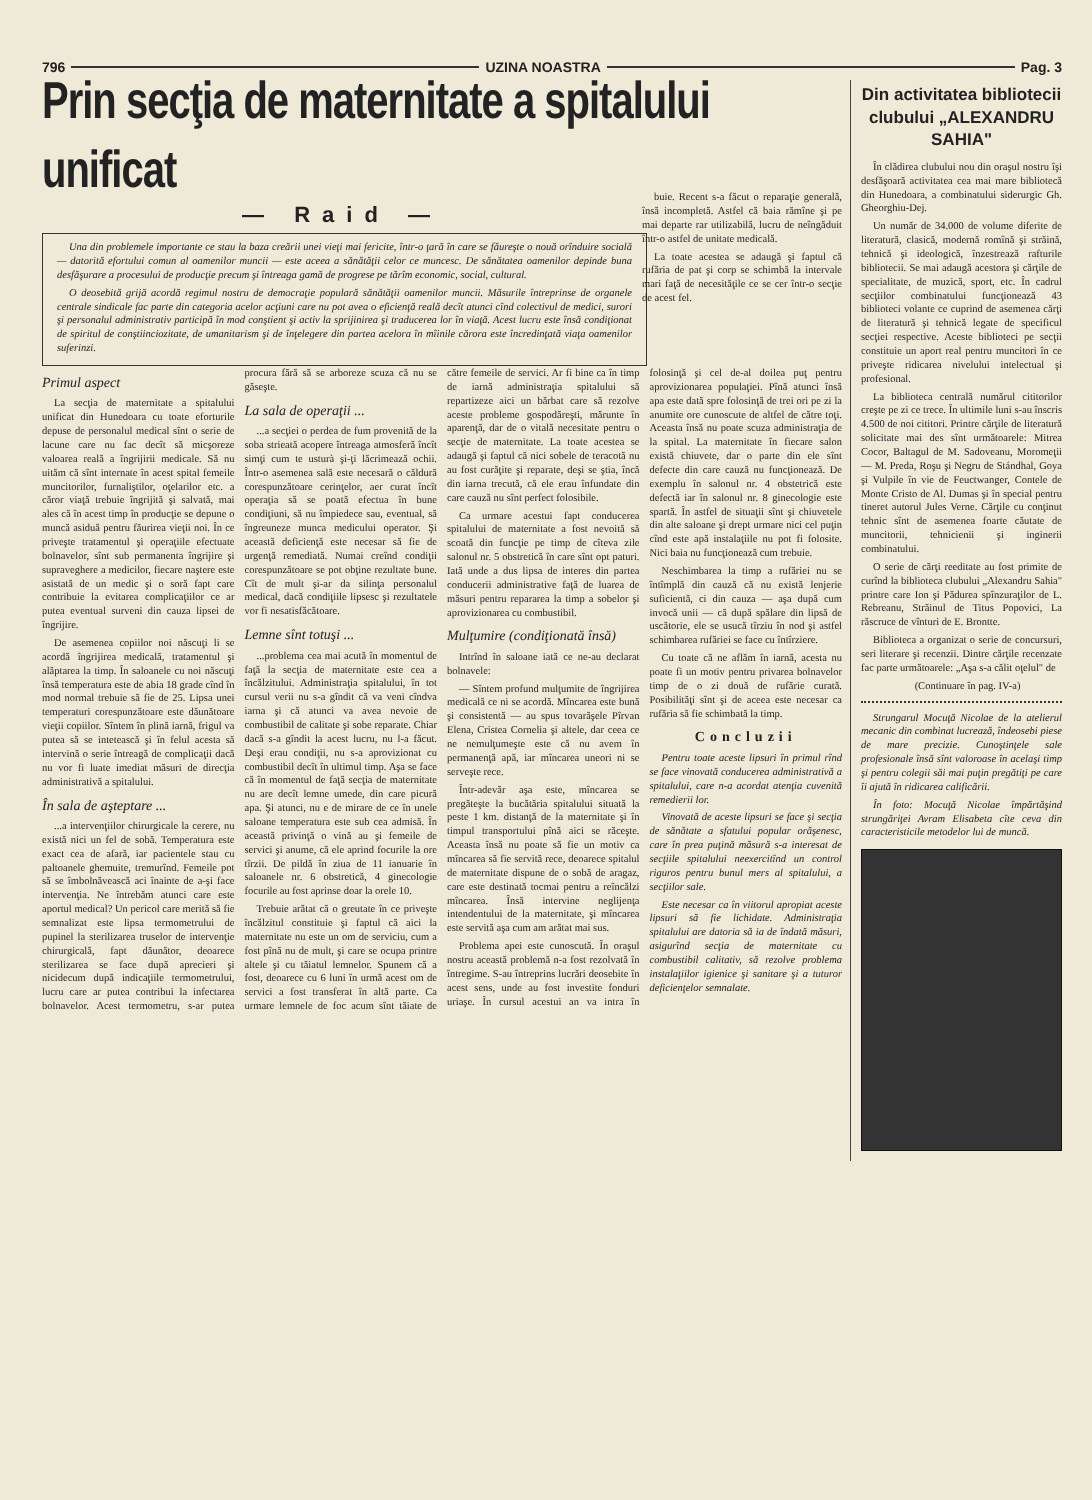796 UZINA NOASTRA Pag. 3
Prin secţia de maternitate a spitalului unificat
— Raid —
Una din problemele importante ce stau la baza creării unei vieţi mai fericite, într-o ţară în care se făureşte o nouă orînduire socială — datorită efortului comun al oamenilor muncii — este aceea a sănătăţii celor ce muncesc. De sănătatea oamenilor depinde buna desfăşurare a procesului de producţie precum şi întreaga gamă de progrese pe tărîm economic, social, cultural.
O deosebită grijă acordă regimul nostru de democraţie populară sănătăţii oamenilor muncii. Măsurile întreprinse de organele centrale sindicale fac parte din categoria acelor acţiuni care nu pot avea o eficienţă reală decît atunci cînd colectivul de medici, surori şi personalul administrativ participă în mod conştient şi activ la sprijinirea şi traducerea lor în viaţă. Acest lucru este însă condiţionat de spiritul de conştiinciozitate, de umanitarism şi de înţelegere din partea acelora în mîinile cărora este încredinţată viaţa oamenilor suferinzi.
buie. Recent s-a făcut o reparaţie generală, însă incompletă. Astfel că baia rămîne şi pe mai departe rar utilizabilă, lucru de neîngăduit într-o astfel de unitate medicală.
La toate acestea se adaugă şi faptul că rufăria de pat şi corp se schimbă la intervale mari faţă de necesităţile ce se cer într-o secţie de acest fel.
Primul aspect
La secţia de maternitate a spitalului unificat din Hunedoara cu toate eforturile depuse de personalul medical sînt o serie de lacune care nu fac decît să micşoreze valoarea reală a îngrijirii medicale. Să nu uităm că sînt internate în acest spital femeile muncitorilor, furnaliştilor, oţelarilor etc. a căror viaţă trebuie îngrijită şi salvată, mai ales că în acest timp în producţie se depune o muncă asiduă pentru făurirea vieţii noi. În ce priveşte tratamentul şi operaţiile efectuate bolnavelor, sînt sub permanenta îngrijire şi supraveghere a medicilor, fiecare naştere este asistată de un medic şi o soră fapt care contribuie la evitarea complicaţiilor ce ar putea eventual surveni din cauza lipsei de îngrijire.
De asemenea copiilor noi născuţi li se acordă îngrijirea medicală, tratamentul şi alăptarea la timp. În saloanele cu noi născuţi însă temperatura este de abia 18 grade cînd în mod normal trebuie să fie de 25. Lipsa unei temperaturi corespunzătoare este dăunătoare vieţii copiilor. Sîntem în plină iarnă, frigul va putea să se intetească şi în felul acesta să intervină o serie întreagă de complicaţii dacă nu vor fi luate imediat măsuri de direcţia administrativă a spitalului.
În sala de aşteptare ...
...a intervenţiilor chirurgicale la cerere, nu există nici un fel de sobă. Temperatura este exact cea de afară, iar pacientele stau cu paltoanele ghemuite, tremurînd. Femeile pot să se îmbolnăvească aci înainte de a-şi face intervenţia. Ne întrebăm atunci care este aportul medical? Un pericol care merită să fie semnalizat este lipsa termometrului de pupinel la sterilizarea truselor de intervenţie chirurgicală, fapt dăunător, deoarece sterilizarea se face după aprecieri şi nicidecum după indicaţiile termometrului, lucru care ar putea contribui la infectarea bolnavelor. Acest termometru, s-ar putea procura fără să se arboreze scuza că nu se găseşte.
La sala de operaţii ...
...a secţiei o perdea de fum provenită de la soba strieată acopere întreaga atmosferă încît simţi cum te usturà şi-ţi lăcrimează ochii. Într-o asemenea sală este necesară o căldură corespunzătoare cerinţelor, aer curat încît operaţia să se poată efectua în bune condiţiuni, să nu împiedece sau, eventual, să îngreuneze munca medicului operator. Şi această deficienţă este necesar să fie de urgenţă remediată. Numai creînd condiţii corespunzătoare se pot obţine rezultate bune. Cît de mult şi-ar da silinţa personalul medical, dacă condiţiile lipsesc şi rezultatele vor fi nesatisfăcătoare.
Lemne sînt totuşi ...
...problema cea mai acută în momentul de faţă la secţia de maternitate este cea a încălzitului. Administraţia spitalului, în tot cursul verii nu s-a gîndit că va veni cîndva iarna şi că atunci va avea nevoie de combustibil de calitate şi sobe reparate. Chiar dacă s-a gîndit la acest lucru, nu l-a făcut. Deşi erau condiţii, nu s-a aprovizionat cu combustibil decît în ultimul timp. Aşa se face că în momentul de faţă secţia de maternitate nu are decît lemne umede, din care picură apa. Şi atunci, nu e de mirare de ce în unele saloane temperatura este sub cea admisă. În această privinţă o vină au şi femeile de servici şi anume, că ele aprind focurile la ore tîrzii. De pildă în ziua de 11 ianuarie în saloanele nr. 6 obstretică, 4 ginecologie focurile au fost aprinse doar la orele 10.
Trebuie arătat că o greutate în ce priveşte încălzitul constituie şi faptul că aici la maternitate nu este un om de serviciu, cum a fost pînă nu de mult, şi care se ocupa printre altele şi cu tăiatul lemnelor. Spunem că a fost, deoarece cu 6 luni în urmă acest om de servici a fost transferat în altă parte. Ca urmare lemnele de foc acum sînt tăiate de către femeile de servici. Ar fi bine ca în timp de iarnă administraţia spitalului să repartizeze aici un bărbat care să rezolve aceste probleme gospodăreşti, mărunte în aparenţă, dar de o vitală necesitate pentru o secţie de maternitate. La toate acestea se adaugă şi faptul că nici sobele de teracotă nu au fost curăţite şi reparate, deşi se ştia, încă din iarna trecută, că ele erau înfundate din care cauză nu sînt perfect folosibile.
Ca urmare acestui fapt conducerea spitalului de maternitate a fost nevoită să scoată din funcţie pe timp de cîteva zile salonul nr. 5 obstretică în care sînt opt paturi. Iată unde a dus lipsa de interes din partea conducerii administrative faţă de luarea de măsuri pentru repararea la timp a sobelor şi aprovizionarea cu combustibil.
Mulţumire (condiţionată însă)
Intrînd în saloane iată ce ne-au declarat bolnavele:
— Sîntem profund mulţumite de îngrijirea medicală ce ni se acordă. Mîncarea este bună şi consistentă — au spus tovarăşele Pîrvan Elena, Cristea Cornelia şi altele, dar ceea ce ne nemulţumeşte este că nu avem în permanenţă apă, iar mîncarea uneori ni se serveşte rece.
Într-adevăr aşa este, mîncarea se pregăteşte la bucătăria spitalului situată la peste 1 km. distanţă de la maternitate şi în timpul transportului pînă aici se răceşte. Aceasta însă nu poate să fie un motiv ca mîncarea să fie servită rece, deoarece spitalul de maternitate dispune de o sobă de aragaz, care este destinată tocmai pentru a reîncălzi mîncarea. Însă intervine neglijenţa intendentului de la maternitate, şi mîncarea este servită aşa cum am arătat mai sus.
Problema apei este cunoscută. În oraşul nostru această problemă n-a fost rezolvată în întregime. S-au întreprins lucrări deosebite în acest sens, unde au fost investite fonduri uriaşe. În cursul acestui an va intra în folosinţă şi cel de-al doilea puţ pentru aprovizionarea populaţiei. Pînă atunci însă apa este dată spre folosinţă de trei ori pe zi la anumite ore cunoscute de altfel de către toţi. Aceasta însă nu poate scuza administraţia de la spital. La maternitate în fiecare salon există chiuvete, dar o parte din ele sînt defecte din care cauză nu funcţionează. De exemplu în salonul nr. 4 obstetrică este defectă iar în salonul nr. 8 ginecologie este spartă. În astfel de situaţii sînt şi chiuvetele din alte saloane şi drept urmare nici cel puţin cînd este apă instalaţiile nu pot fi folosite. Nici baia nu funcţionează cum trebuie.
Neschimbarea la timp a rufăriei nu se întîmplă din cauză că nu există lenjerie suficientă, ci din cauza — aşa după cum invocă unii — că după spălare din lipsă de uscătorie, ele se usucă tîrziu în nod şi astfel schimbarea rufăriei se face cu întîrziere.
Cu toate că ne aflăm în iarnă, acesta nu poate fi un motiv pentru privarea bolnavelor timp de o zi două de rufărie curată. Posibilităţi sînt şi de aceea este necesar ca rufăria să fie schimbată la timp.
Concluzii
Pentru toate aceste lipsuri în primul rînd se face vinovată conducerea administrativă a spitalului, care n-a acordat atenţia cuvenită remedierii lor.
Vinovată de aceste lipsuri se face şi secţia de sănătate a sfatului popular orăşenesc, care în prea puţină măsură s-a interesat de secţiile spitalului neexercitînd un control riguros pentru bunul mers al spitalului, a secţiilor sale.
Este necesar ca în viitorul apropiat aceste lipsuri să fie lichidate. Administraţia spitalului are datoria să ia de îndată măsuri, asigurînd secţia de maternitate cu combustibil calitativ, să rezolve problema instalaţiilor igienice şi sanitare şi a tuturor deficienţelor semnalate.
Din activitatea bibliotecii clubului „ALEXANDRU SAHIA"
În clădirea clubului nou din oraşul nostru îşi desfăşoară activitatea cea mai mare bibliotecă din Hunedoara, a combinatului siderurgic Gh. Gheorghiu-Dej.
Un număr de 34.000 de volume diferite de literatură, clasică, modernă romînă şi străină, tehnică şi ideologică, înzestrează rafturile bibliotecii. Se mai adaugă acestora şi cărţile de specialitate, de muzică, sport, etc. În cadrul secţiilor combinatului funcţionează 43 biblioteci volante ce cuprind de asemenea cărţi de literatură şi tehnică legate de specificul secţiei respective. Aceste biblioteci pe secţii constituie un aport real pentru muncitori în ce priveşte ridicarea nivelului intelectual şi profesional.
La biblioteca centrală numărul cititorilor creşte pe zi ce trece. În ultimile luni s-au înscris 4.500 de noi cititori. Printre cărţile de literatură solicitate mai des sînt următoarele: Mitrea Cocor, Baltagul de M. Sadoveanu, Moromeţii — M. Preda, Roşu şi Negru de Stándhal, Goya şi Vulpile în vie de Feuctwanger, Contele de Monte Cristo de Al. Dumas şi în special pentru tineret autorul Jules Verne. Cărţile cu conţinut tehnic sînt de asemenea foarte căutate de muncitorii, tehnicienii şi inginerii combinatului.
O serie de cărţi reeditate au fost primite de curînd la biblioteca clubului „Alexandru Sahia" printre care Ion şi Pădurea spînzuraţilor de L. Rebreanu, Străinul de Titus Popovici, La răscruce de vînturi de E. Brontte.
Biblioteca a organizat o serie de concursuri, seri literare şi recenzii. Dintre cărţile recenzate fac parte următoarele: „Aşa s-a călit oţelul" de
(Continuare în pag. IV-a)
Strungarul Mocuţă Nicolae de la atelierul mecanic din combinat lucrează, îndeosebi piese de mare precizie. Cunoştinţele sale profesionale însă sînt valoroase în acelaşi timp şi pentru colegii săi mai puţin pregătiţi pe care îi ajută în ridicarea calificării.
În foto: Mocuţă Nicolae împărtăşind strungăriţei Avram Elisabeta cîte ceva din caracteristicile metodelor lui de muncă.